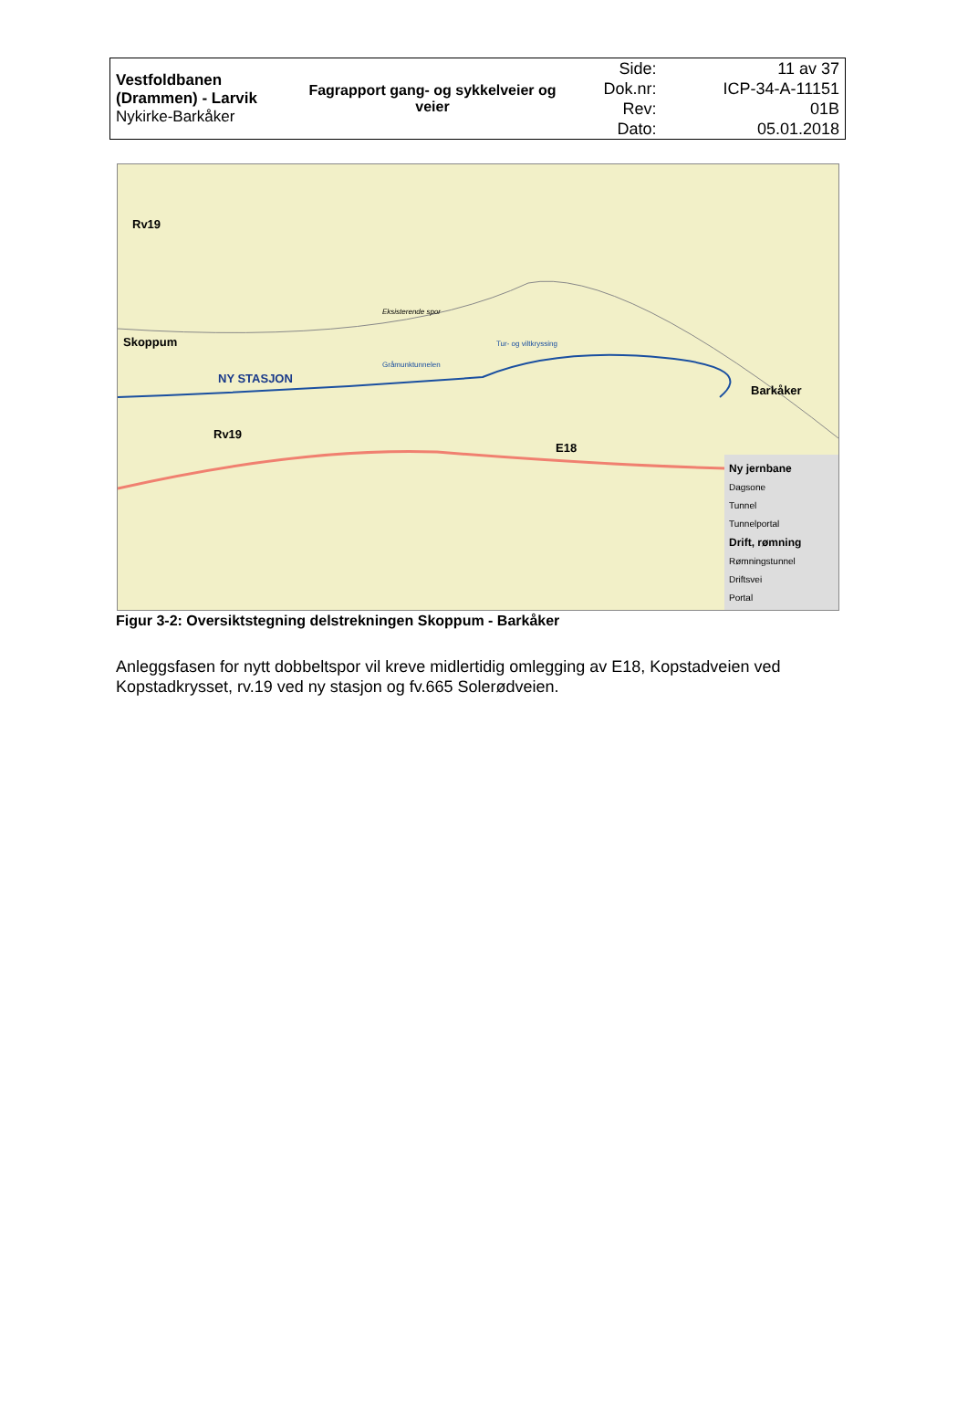| Vestfoldbanen (Drammen) - Larvik Nykirke-Barkåker | Fagrapport gang- og sykkelveier og veier | Side: Dok.nr: Rev: Dato: | 11 av 37 ICP-34-A-11151 01B 05.01.2018 |
Rv19
Skoppum
NY STASJON
Rv19
E18
Barkåker
Eksisterende spor
Gråmunktunnelen
Tur- og viltkryssing
Ny jernbane
Dagsone
Tunnel
Tunnelportal
Drift, rømning
Rømningstunnel
Driftsvei
Portal
Figur 3-2: Oversiktstegning delstrekningen Skoppum - Barkåker
Anleggsfasen for nytt dobbeltspor vil kreve midlertidig omlegging av E18, Kopstadveien ved Kopstadkrysset, rv.19 ved ny stasjon og fv.665 Solerødveien.